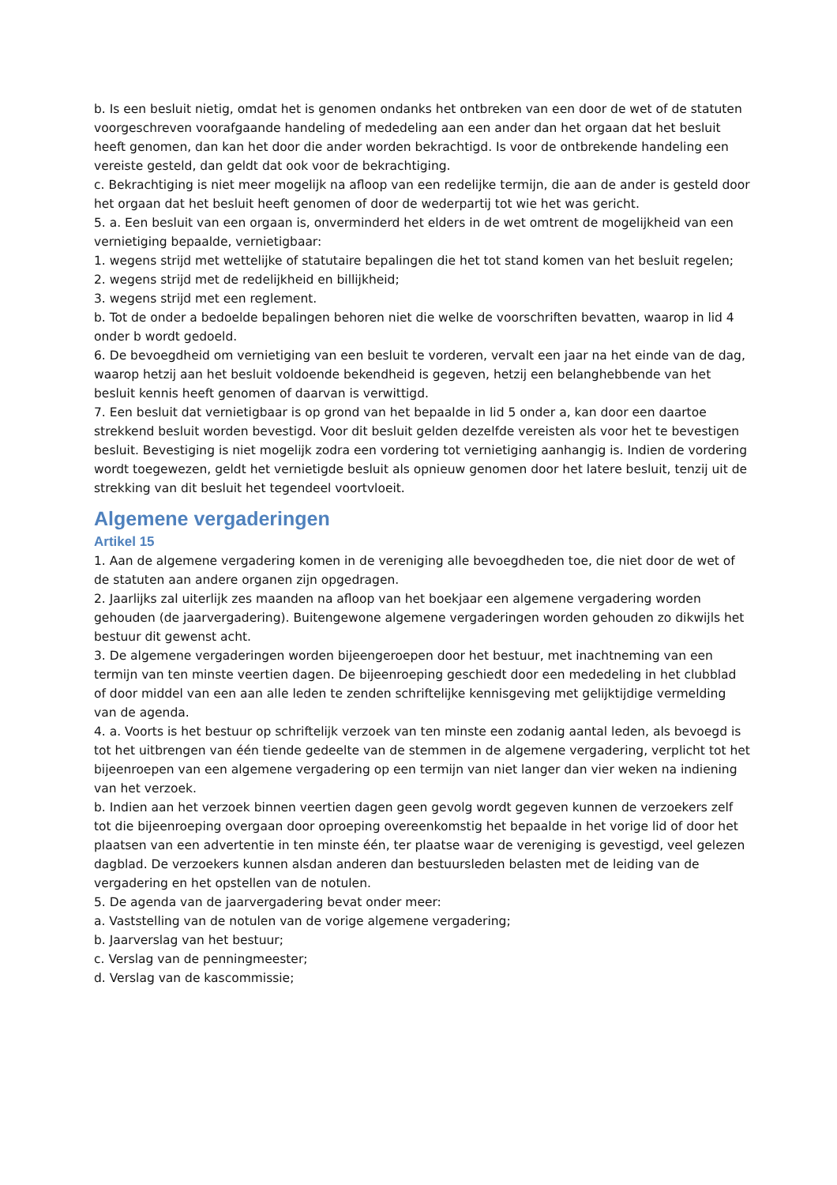b. Is een besluit nietig, omdat het is genomen ondanks het ontbreken van een door de wet of de statuten voorgeschreven voorafgaande handeling of mededeling aan een ander dan het orgaan dat het besluit heeft genomen, dan kan het door die ander worden bekrachtigd. Is voor de ontbrekende handeling een vereiste gesteld, dan geldt dat ook voor de bekrachtiging.
c. Bekrachtiging is niet meer mogelijk na afloop van een redelijke termijn, die aan de ander is gesteld door het orgaan dat het besluit heeft genomen of door de wederpartij tot wie het was gericht.
5. a. Een besluit van een orgaan is, onverminderd het elders in de wet omtrent de mogelijkheid van een vernietiging bepaalde, vernietigbaar:
1. wegens strijd met wettelijke of statutaire bepalingen die het tot stand komen van het besluit regelen;
2. wegens strijd met de redelijkheid en billijkheid;
3. wegens strijd met een reglement.
b. Tot de onder a bedoelde bepalingen behoren niet die welke de voorschriften bevatten, waarop in lid 4 onder b wordt gedoeld.
6. De bevoegdheid om vernietiging van een besluit te vorderen, vervalt een jaar na het einde van de dag, waarop hetzij aan het besluit voldoende bekendheid is gegeven, hetzij een belanghebbende van het besluit kennis heeft genomen of daarvan is verwittigd.
7. Een besluit dat vernietigbaar is op grond van het bepaalde in lid 5 onder a, kan door een daartoe strekkend besluit worden bevestigd. Voor dit besluit gelden dezelfde vereisten als voor het te bevestigen besluit. Bevestiging is niet mogelijk zodra een vordering tot vernietiging aanhangig is. Indien de vordering wordt toegewezen, geldt het vernietigde besluit als opnieuw genomen door het latere besluit, tenzij uit de strekking van dit besluit het tegendeel voortvloeit.
Algemene vergaderingen
Artikel 15
1. Aan de algemene vergadering komen in de vereniging alle bevoegdheden toe, die niet door de wet of de statuten aan andere organen zijn opgedragen.
2. Jaarlijks zal uiterlijk zes maanden na afloop van het boekjaar een algemene vergadering worden gehouden (de jaarvergadering). Buitengewone algemene vergaderingen worden gehouden zo dikwijls het bestuur dit gewenst acht.
3. De algemene vergaderingen worden bijeengeroepen door het bestuur, met inachtneming van een termijn van ten minste veertien dagen. De bijeenroeping geschiedt door een mededeling in het clubblad of door middel van een aan alle leden te zenden schriftelijke kennisgeving met gelijktijdige vermelding van de agenda.
4. a. Voorts is het bestuur op schriftelijk verzoek van ten minste een zodanig aantal leden, als bevoegd is tot het uitbrengen van één tiende gedeelte van de stemmen in de algemene vergadering, verplicht tot het bijeenroepen van een algemene vergadering op een termijn van niet langer dan vier weken na indiening van het verzoek.
b. Indien aan het verzoek binnen veertien dagen geen gevolg wordt gegeven kunnen de verzoekers zelf tot die bijeenroeping overgaan door oproeping overeenkomstig het bepaalde in het vorige lid of door het plaatsen van een advertentie in ten minste één, ter plaatse waar de vereniging is gevestigd, veel gelezen dagblad. De verzoekers kunnen alsdan anderen dan bestuursleden belasten met de leiding van de vergadering en het opstellen van de notulen.
5. De agenda van de jaarvergadering bevat onder meer:
a. Vaststelling van de notulen van de vorige algemene vergadering;
b. Jaarverslag van het bestuur;
c. Verslag van de penningmeester;
d. Verslag van de kascommissie;